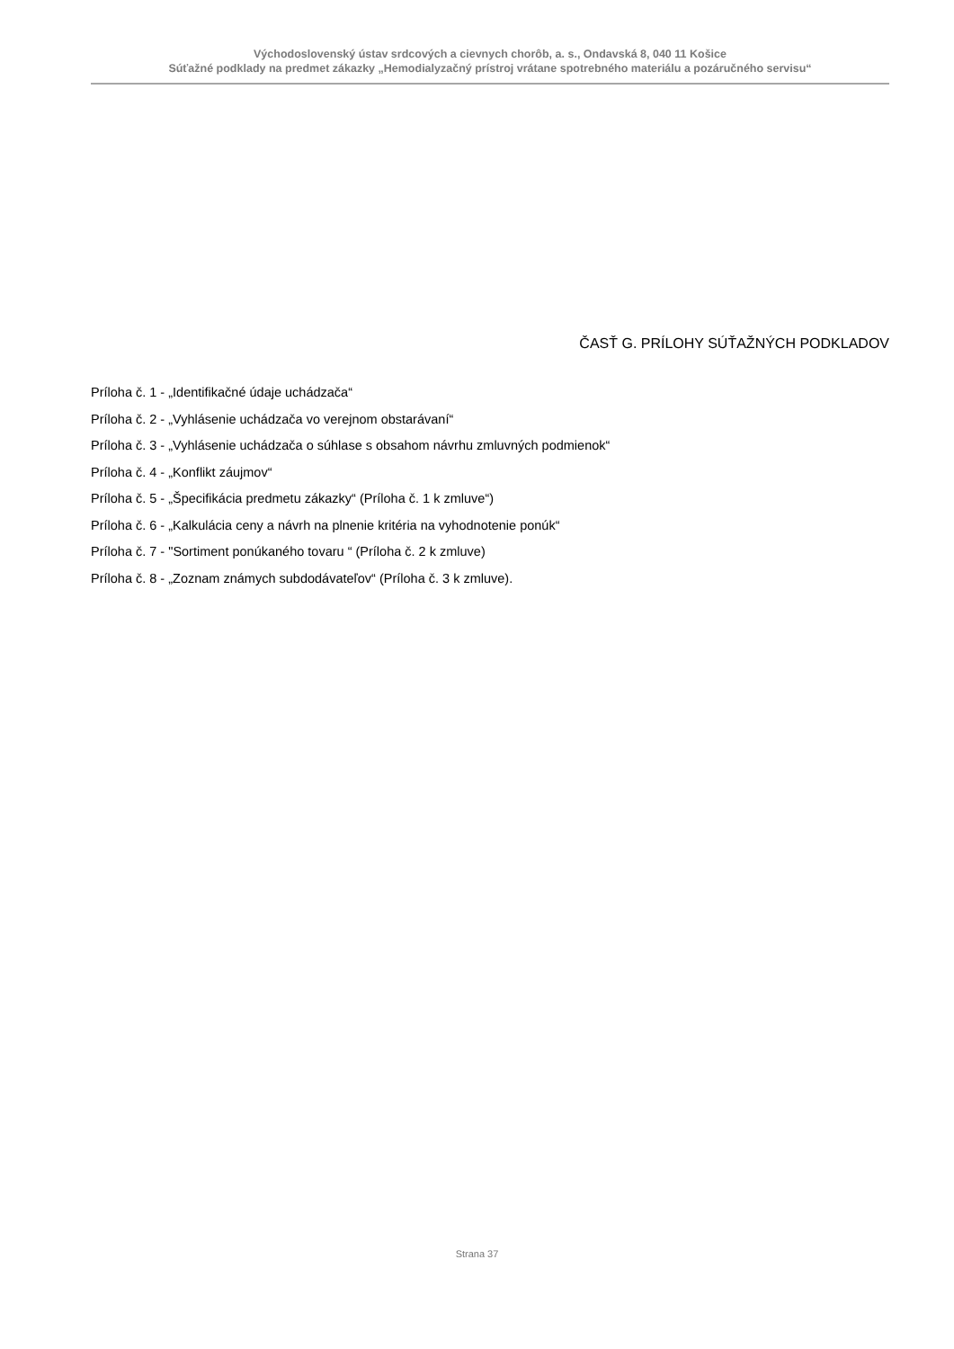Východoslovenský ústav srdcových a cievnych chorôb, a. s., Ondavská 8, 040 11 Košice
Súťažné podklady na predmet zákazky „Hemodialyzačný prístroj vrátane spotrebného materiálu a pozáručného servisu“
ČASŤ G. PRÍLOHY SÚŤAŽNÝCH PODKLADOV
Príloha č. 1 - „Identifikačné údaje uchádzača“
Príloha č. 2 - „Vyhlásenie uchádzača vo verejnom obstarávaní“
Príloha č. 3 - „Vyhlásenie uchádzača o súhlase s obsahom návrhu zmluvných podmienok“
Príloha č. 4 - „Konflikt záujmov“
Príloha č. 5 - „Špecifikácia predmetu zákazky“ (Príloha č. 1 k zmluve“)
Príloha č. 6 - „Kalkulácia ceny a návrh na plnenie kritéria na vyhodnotenie ponúk“
Príloha č. 7 - "Sortiment ponúkaného tovaru “ (Príloha č. 2 k zmluve)
Príloha č. 8 - „Zoznam známych subdodávateľov“ (Príloha č. 3 k zmluve).
Strana 37